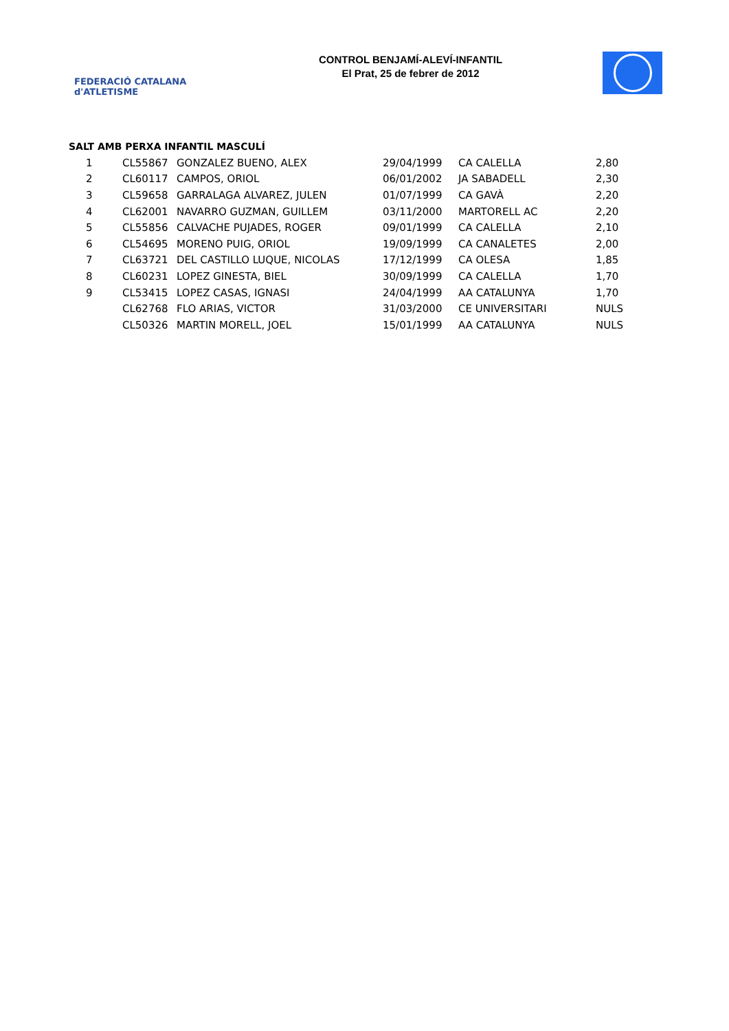FEDERACIÓ CATALANA d'ATLETISME
CONTROL BENJAMÍ-ALEVÍ-INFANTIL
El Prat, 25 de febrer de 2012
SALT AMB PERXA INFANTIL MASCULÍ
| 1 | CL55867 | GONZALEZ BUENO, ALEX | 29/04/1999 | CA CALELLA | 2,80 |
| 2 | CL60117 | CAMPOS, ORIOL | 06/01/2002 | JA SABADELL | 2,30 |
| 3 | CL59658 | GARRALAGA ALVAREZ, JULEN | 01/07/1999 | CA GAVÀ | 2,20 |
| 4 | CL62001 | NAVARRO GUZMAN, GUILLEM | 03/11/2000 | MARTORELL AC | 2,20 |
| 5 | CL55856 | CALVACHE PUJADES, ROGER | 09/01/1999 | CA CALELLA | 2,10 |
| 6 | CL54695 | MORENO PUIG, ORIOL | 19/09/1999 | CA CANALETES | 2,00 |
| 7 | CL63721 | DEL CASTILLO LUQUE, NICOLAS | 17/12/1999 | CA OLESA | 1,85 |
| 8 | CL60231 | LOPEZ GINESTA, BIEL | 30/09/1999 | CA CALELLA | 1,70 |
| 9 | CL53415 | LOPEZ CASAS, IGNASI | 24/04/1999 | AA CATALUNYA | 1,70 |
| | CL62768 | FLO ARIAS, VICTOR | 31/03/2000 | CE UNIVERSITARI | NULS |
| | CL50326 | MARTIN MORELL, JOEL | 15/01/1999 | AA CATALUNYA | NULS |